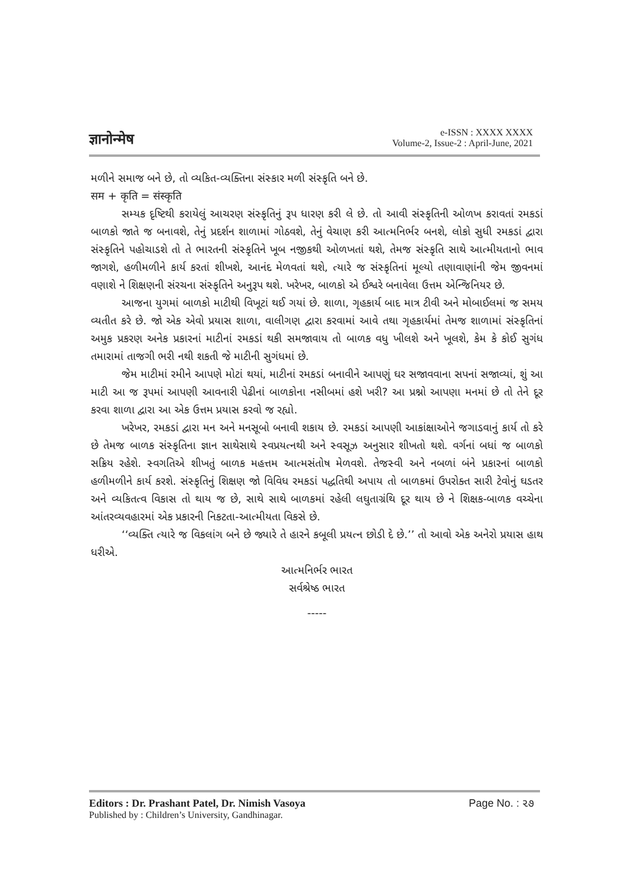ज्ञानोन्मेष
e-ISSN : XXXX XXXX
Volume-2, Issue-2 : April-June, 2021
મળીને સમાજ બને છે, તો વ્યકિત-વ્યક્તિના સંસ્કાર મળી સંસ્કૃતિ બને છે.
सम + कृति = संस्कृति
સમ્યક દૃષ્ટિથી કરાયેલું આચરણ સંસ્કૃતિનું રૂપ ધારણ કરી લે છે. તો આવી સંસ્કૃતિની ઓળખ કરાવતાં રમકડાં બાળકો જાતે જ બનાવશે, તેનું પ્રદર્શન શાળામાં ગોઠવશે, તેનું વેચાણ કરી આત્મનિર્ભર બનશે, લોકો સુધી રમકડાં દ્વારા સંસ્કૃતિને પહોચાડશે તો તે ભારતની સંસ્કૃતિને ખૂબ નજીકથી ઓળખતાં થશે, તેમજ સંસ્કૃતિ સાથે આત્મીયતાનો ભાવ જાગશે, હળીમળીને કાર્ય કરતાં શીખશે, આનંદ મેળવતાં થશે, ત્યારે જ સંસ્કૃતિનાં મૂલ્યો તણાવાણાંની જેમ જીવનમાં વણાશે ને શિક્ષણની સંરચના સંસ્કૃતિને અનુરૂપ થશે. ખરેખર, બાળકો એ ઈશ્વરે બનાવેલા ઉત્તમ એન્જિનિયર છે.
આજના યુગમાં બાળકો માટીથી વિખૂટાં થઈ ગયાં છે. શાળા, ગૃહકાર્ય બાદ માત્ર ટીવી અને મોબાઈલમાં જ સમય વ્યતીત કરે છે. જો એક એવો પ્રયાસ શાળા, વાલીગણ દ્વારા કરવામાં આવે તથા ગૃહકાર્યમાં તેમજ શાળામાં સંસ્કૃતિનાં અમુક પ્રકરણ અનેક પ્રકારનાં માટીનાં રમકડાં થકી સમજાવાય તો બાળક વધુ ખીલશે અને ખૂલશે, કેમ કે કોઈ સુગંધ તમારામાં તાજગી ભરી નથી શકતી જે માટીની સુગંધમાં છે.
જેમ માટીમાં રમીને આપણે મોટાં થયાં, માટીનાં રમકડાં બનાવીને આપણું ઘર સજાવવાના સપનાં સજાવ્યાં, શું આ માટી આ જ રૂપમાં આપણી આવનારી પેઢીનાં બાળકોના નસીબમાં હશે ખરી? આ પ્રશ્નો આપણા મનમાં છે તો તેને દૂર કરવા શાળા દ્વારા આ એક ઉત્તમ પ્રયાસ કરવો જ રહ્યો.
ખરેખર, રમકડાં દ્વારા મન અને મનસૂબો બનાવી શકાય છે. રમકડાં આપણી આકાંક્ષાઓને જગાડવાનું કાર્ય તો કરે છે તેમજ બાળક સંસ્કૃતિના જ્ઞાન સાથેસાથે સ્વપ્રયત્નથી અને સ્વસૂઝ અનુસાર શીખતો થશે. વર્ગનાં બધાં જ બાળકો સક્રિય રહેશે. સ્વગતિએ શીખતું બાળક મહત્તમ આત્મસંતોષ મેળવશે. તેજસ્વી અને નબળાં બંને પ્રકારનાં બાળકો હળીમળીને કાર્ય કરશે. સંસ્કૃતિનું શિક્ષણ જો વિવિધ રમકડાં પદ્ધતિથી અપાય તો બાળકમાં ઉપરોક્ત સારી ટેવોનું ઘડતર અને વ્યકિતત્વ વિકાસ તો થાય જ છે, સાથે સાથે બાળકમાં રહેલી લઘુતાગ્રંથિ દૂર થાય છે ને શિક્ષક-બાળક વચ્ચેના આંતરવ્યવહારમાં એક પ્રકારની નિકટતા-આત્મીયતા વિકસે છે.
‘‘વ્યક્તિ ત્યારે જ વિકલાંગ બને છે જ્યારે તે હારને કબૂલી પ્રયત્ન છોડી દે છે.’’ તો આવો એક અનેરો પ્રયાસ હાથ ધરીએ.
આત્મનિર્ભર ભારત
સર્વશ્રેષ્ઠ ભારત
-----
Editors : Dr. Prashant Patel, Dr. Nimish Vasoya
Published by : Children’s University, Gandhinagar.
Page No. : ૨૭